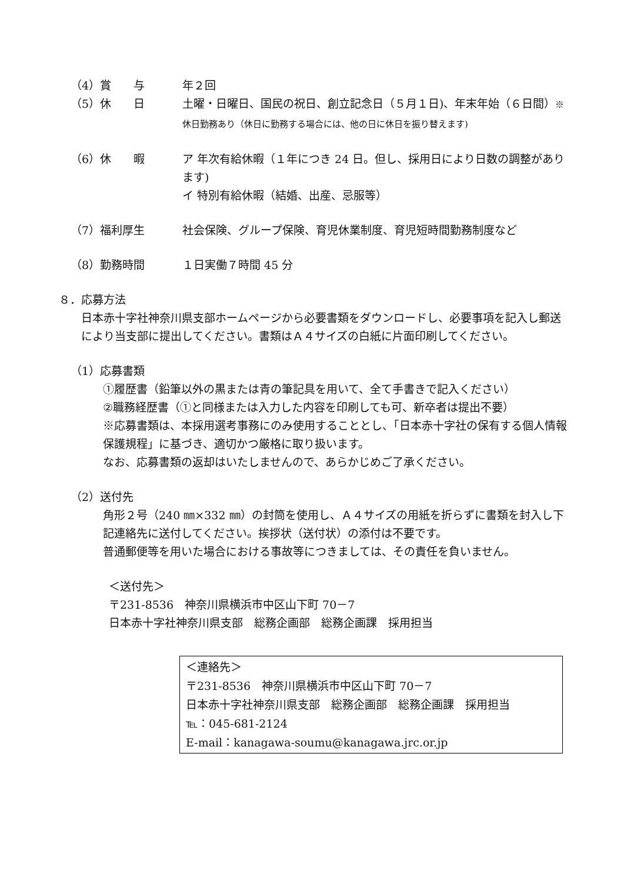（4）賞　　与 年２回
（5）休　　日 土曜・日曜日、国民の祝日、創立記念日（５月１日)、年末年始（６日間）※休日勤務あり（休日に勤務する場合には、他の日に休日を振り替えます)
（6）休　　暇 ア 年次有給休暇（１年につき 24 日。但し、採用日により日数の調整があります)
イ 特別有給休暇（結婚、出産、忌服等）
（7）福利厚生 社会保険、グループ保険、育児休業制度、育児短時間勤務制度など
（8）勤務時間 １日実働７時間 45 分
８．応募方法
日本赤十字社神奈川県支部ホームページから必要書類をダウンロードし、必要事項を記入し郵送により当支部に提出してください。書類はＡ４サイズの白紙に片面印刷してください。
（1）応募書類
①履歴書（鉛筆以外の黒または青の筆記具を用いて、全て手書きで記入ください）
②職務経歴書（①と同様または入力した内容を印刷しても可、新卒者は提出不要）
※応募書類は、本採用選考事務にのみ使用することとし、｢日本赤十字社の保有する個人情報保護規程」に基づき、適切かつ厳格に取り扱います。
なお、応募書類の返却はいたしませんので、あらかじめご了承ください。
（2）送付先
角形２号（240 ㎜×332 ㎜）の封筒を使用し、Ａ４サイズの用紙を折らずに書類を封入し下記連絡先に送付してください。挨拶状（送付状）の添付は不要です。
普通郵便等を用いた場合における事故等につきましては、その責任を負いません。
＜送付先＞
〒231-8536　神奈川県横浜市中区山下町 70－7
日本赤十字社神奈川県支部　総務企画部　総務企画課　採用担当
＜連絡先＞
〒231-8536　神奈川県横浜市中区山下町 70－7
日本赤十字社神奈川県支部　総務企画部　総務企画課　採用担当
℡：045-681-2124
E-mail：kanagawa-soumu@kanagawa.jrc.or.jp